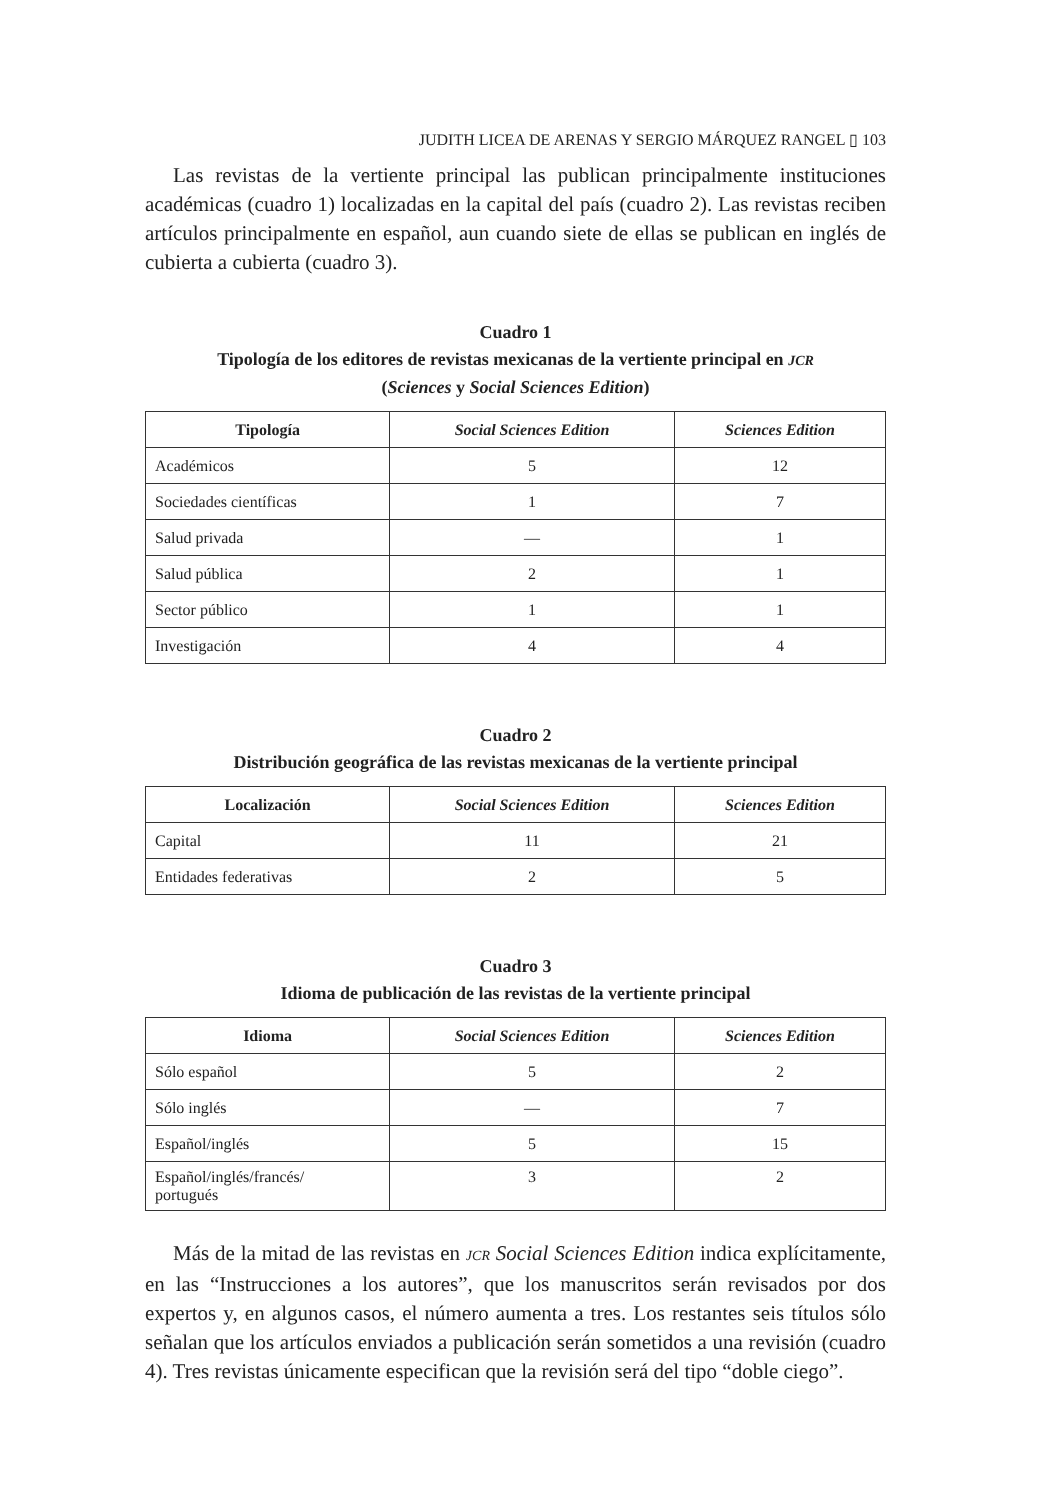JUDITH LICEA DE ARENAS Y SERGIO MÁRQUEZ RANGEL ▯ 103
Las revistas de la vertiente principal las publican principalmente instituciones académicas (cuadro 1) localizadas en la capital del país (cuadro 2). Las revistas reciben artículos principalmente en español, aun cuando siete de ellas se publican en inglés de cubierta a cubierta (cuadro 3).
Cuadro 1
Tipología de los editores de revistas mexicanas de la vertiente principal en JCR
(Sciences y Social Sciences Edition)
| Tipología | Social Sciences Edition | Sciences Edition |
| --- | --- | --- |
| Académicos | 5 | 12 |
| Sociedades científicas | 1 | 7 |
| Salud privada | — | 1 |
| Salud pública | 2 | 1 |
| Sector público | 1 | 1 |
| Investigación | 4 | 4 |
Cuadro 2
Distribución geográfica de las revistas mexicanas de la vertiente principal
| Localización | Social Sciences Edition | Sciences Edition |
| --- | --- | --- |
| Capital | 11 | 21 |
| Entidades federativas | 2 | 5 |
Cuadro 3
Idioma de publicación de las revistas de la vertiente principal
| Idioma | Social Sciences Edition | Sciences Edition |
| --- | --- | --- |
| Sólo español | 5 | 2 |
| Sólo inglés | — | 7 |
| Español/inglés | 5 | 15 |
| Español/inglés/francés/ portugués | 3 | 2 |
Más de la mitad de las revistas en JCR Social Sciences Edition indica explícitamente, en las “Instrucciones a los autores”, que los manuscritos serán revisados por dos expertos y, en algunos casos, el número aumenta a tres. Los restantes seis títulos sólo señalan que los artículos enviados a publicación serán sometidos a una revisión (cuadro 4). Tres revistas únicamente especifican que la revisión será del tipo “doble ciego”.